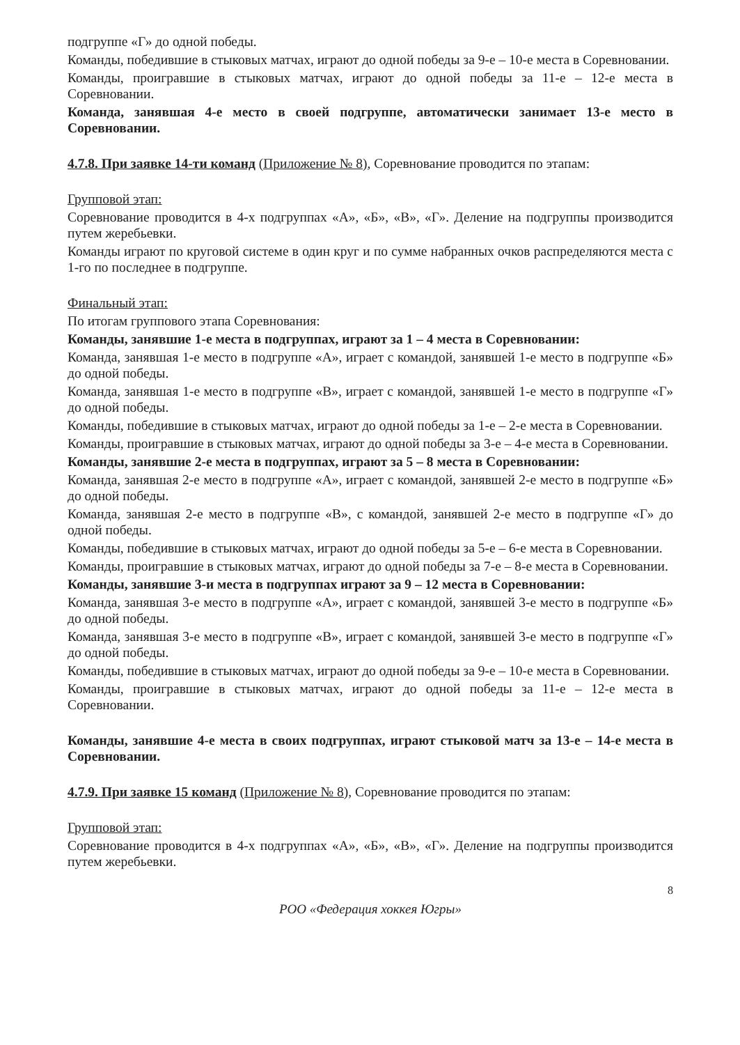подгруппе «Г» до одной победы.
Команды, победившие в стыковых матчах, играют до одной победы за 9-е – 10-е места в Соревновании.
Команды, проигравшие в стыковых матчах, играют до одной победы за 11-е – 12-е места в Соревновании.
Команда, занявшая 4-е место в своей подгруппе, автоматически занимает 13-е место в Соревновании.
4.7.8. При заявке 14-ти команд (Приложение № 8), Соревнование проводится по этапам:
Групповой этап:
Соревнование проводится в 4-х подгруппах «А», «Б», «В», «Г». Деление на подгруппы производится путем жеребьевки.
Команды играют по круговой системе в один круг и по сумме набранных очков распределяются места с 1-го по последнее в подгруппе.
Финальный этап:
По итогам группового этапа Соревнования:
Команды, занявшие 1-е места в подгруппах, играют за 1 – 4 места в Соревновании:
Команда, занявшая 1-е место в подгруппе «А», играет с командой, занявшей 1-е место в подгруппе «Б» до одной победы.
Команда, занявшая 1-е место в подгруппе «В», играет с командой, занявшей 1-е место в подгруппе «Г» до одной победы.
Команды, победившие в стыковых матчах, играют до одной победы за 1-е – 2-е места в Соревновании.
Команды, проигравшие в стыковых матчах, играют до одной победы за 3-е – 4-е места в Соревновании.
Команды, занявшие 2-е места в подгруппах, играют за 5 – 8 места в Соревновании:
Команда, занявшая 2-е место в подгруппе «А», играет с командой, занявшей 2-е место в подгруппе «Б» до одной победы.
Команда, занявшая 2-е место в подгруппе «В», с командой, занявшей 2-е место в подгруппе «Г» до одной победы.
Команды, победившие в стыковых матчах, играют до одной победы за 5-е – 6-е места в Соревновании.
Команды, проигравшие в стыковых матчах, играют до одной победы за 7-е – 8-е места в Соревновании.
Команды, занявшие 3-и места в подгруппах играют за 9 – 12 места в Соревновании:
Команда, занявшая 3-е место в подгруппе «А», играет с командой, занявшей 3-е место в подгруппе «Б» до одной победы.
Команда, занявшая 3-е место в подгруппе «В», играет с командой, занявшей 3-е место в подгруппе «Г» до одной победы.
Команды, победившие в стыковых матчах, играют до одной победы за 9-е – 10-е места в Соревновании.
Команды, проигравшие в стыковых матчах, играют до одной победы за 11-е – 12-е места в Соревновании.
Команды, занявшие 4-е места в своих подгруппах, играют стыковой матч за 13-е – 14-е места в Соревновании.
4.7.9. При заявке 15 команд (Приложение № 8), Соревнование проводится по этапам:
Групповой этап:
Соревнование проводится в 4-х подгруппах «А», «Б», «В», «Г». Деление на подгруппы производится путем жеребьевки.
8
РОО «Федерация хоккея Югры»